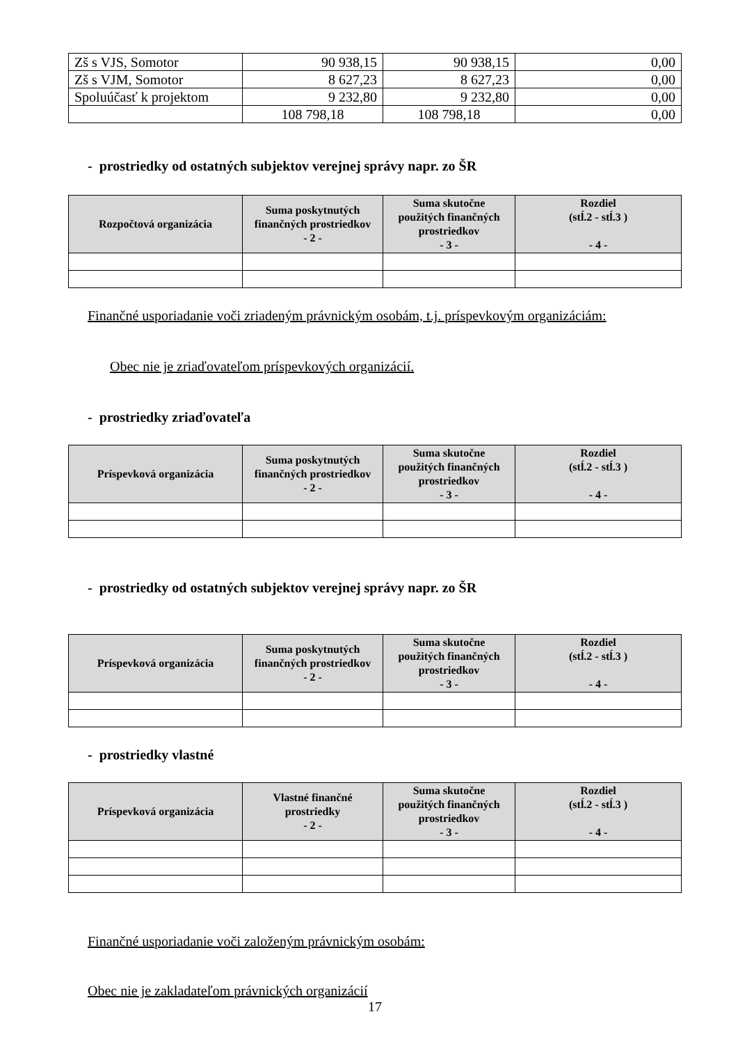| Zš s VJS, Somotor | 90 938,15 | 90 938,15 | 0,00 |
| Zš s VJM, Somotor | 8 627,23 | 8 627,23 | 0,00 |
| Spoluúčasť k projektom | 9 232,80 | 9 232,80 | 0,00 |
| | 108 798,18 | 108 798,18 | 0,00 |
- prostriedky od ostatných subjektov verejnej správy napr. zo ŠR
| Rozpočtová organizácia | Suma poskytnutých finančných prostriedkov - 2 - | Suma skutočne použitých finančných prostriedkov - 3 - | Rozdiel (stĺ.2 - stĺ.3 ) - 4 - |
| --- | --- | --- | --- |
Finančné usporiadanie voči zriadeným právnickým osobám, t.j. príspevkovým organizáciám:
Obec nie je zriaďovateľom príspevkových organizácií.
- prostriedky zriaďovateľa
| Príspevková organizácia | Suma poskytnutých finančných prostriedkov - 2 - | Suma skutočne použitých finančných prostriedkov - 3 - | Rozdiel (stĺ.2 - stĺ.3 ) - 4 - |
| --- | --- | --- | --- |
- prostriedky od ostatných subjektov verejnej správy napr. zo ŠR
| Príspevková organizácia | Suma poskytnutých finančných prostriedkov - 2 - | Suma skutočne použitých finančných prostriedkov - 3 - | Rozdiel (stĺ.2 - stĺ.3 ) - 4 - |
| --- | --- | --- | --- |
- prostriedky vlastné
| Príspevková organizácia | Vlastné finančné prostriedky - 2 - | Suma skutočne použitých finančných prostriedkov - 3 - | Rozdiel (stĺ.2 - stĺ.3 ) - 4 - |
| --- | --- | --- | --- |
Finančné usporiadanie voči založeným právnickým osobám:
Obec nie je zakladateľom právnických organizácií
17